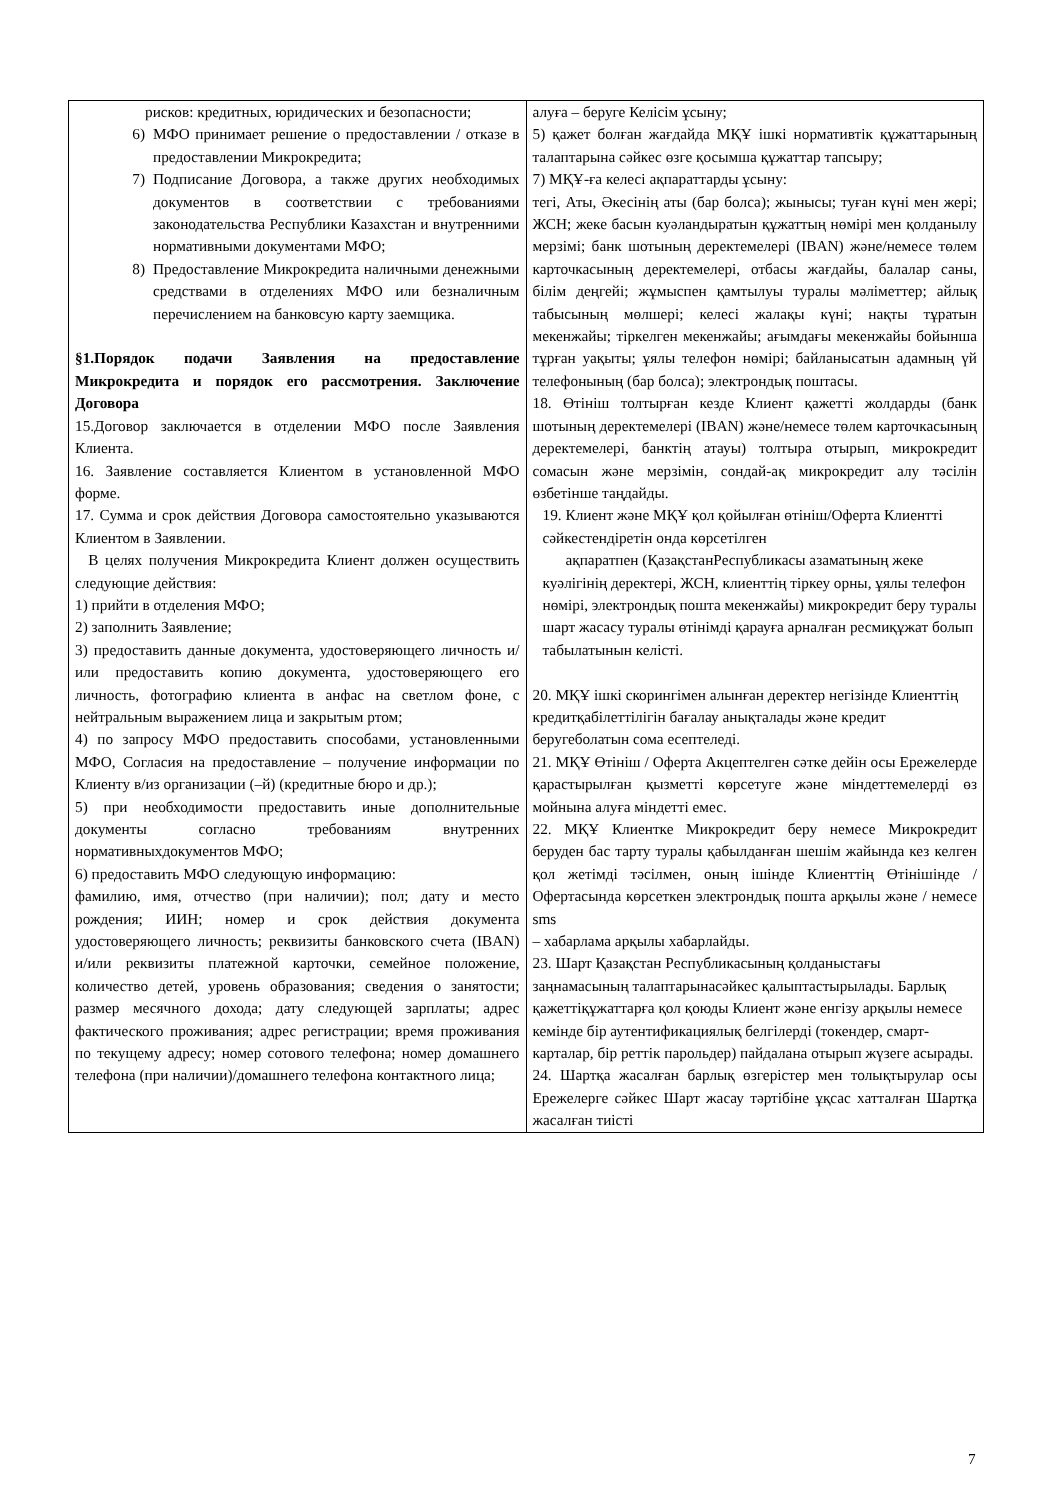| рисков: кредитных, юридических и безопасности; 6) МФО принимает решение о предоставлении / отказе в предоставлении Микрокредита; 7) Подписание Договора, а также других необходимых документов в соответствии с требованиями законодательства Республики Казахстан и внутренними нормативными документами МФО; 8) Предоставление Микрокредита наличными денежными средствами в отделениях МФО или безналичным перечислением на банковсую карту заемщика. §1.Порядок подачи Заявления на предоставление Микрокредита и порядок его рассмотрения. Заключение Договора 15.Договор заключается в отделении МФО после Заявления Клиента. 16. Заявление составляется Клиентом в установленной МФО форме. 17. Сумма и срок действия Договора самостоятельно указываются Клиентом в Заявлении. В целях получения Микрокредита Клиент должен осуществить следующие действия: 1) прийти в отделения МФО; 2) заполнить Заявление; 3) предоставить данные документа, удостоверяющего личность и/или предоставить копию документа, удостоверяющего его личность, фотографию клиента в анфас на светлом фоне, с нейтральным выражением лица и закрытым ртом; 4) по запросу МФО предоставить способами, установленными МФО, Согласия на предоставление – получение информации по Клиенту в/из организации (–й) (кредитные бюро и др.); 5) при необходимости предоставить иные дополнительные документы согласно требованиям внутренних нормативныхдокументов МФО; 6) предоставить МФО следующую информацию: фамилию, имя, отчество (при наличии); пол; дату и место рождения; ИИН; номер и срок действия документа удостоверяющего личность; реквизиты банковского счета (IBAN) и/или реквизиты платежной карточки, семейное положение, количество детей, уровень образования; сведения о занятости; размер месячного дохода; дату следующей зарплаты; адрес фактического проживания; адрес регистрации; время проживания по текущему адресу; номер сотового телефона; номер домашнего телефона (при наличии)/домашнего телефона контактного лица; | алуға – беруге Келісім ұсыну; 5) қажет болған жағдайда МҚҰ ішкі нормативтік құжаттарының талаптарына сәйкес өзге қосымша құжаттар тапсыру; 7) МҚҰ-ға келесі ақпараттарды ұсыну: тегі, Аты, Әкесінің аты (бар болса); жынысы; туған күні мен жері; ЖСН; жеке басын куәландыратын құжаттың нөмірі мен қолданылу мерзімі; банк шотының деректемелері (IBAN) және/немесе төлем карточкасының деректемелері, отбасы жағдайы, балалар саны, білім деңгейі; жұмыспен қамтылуы туралы мәліметтер; айлық табысының мөлшері; келесі жалақы күні; нақты тұратын мекенжайы; тіркелген мекенжайы; ағымдағы мекенжайы бойынша тұрған уақыты; ұялы телефон нөмірі; байланысатын адамның үй телефонының (бар болса); электрондық поштасы. 18. Өтініш толтырған кезде Клиент қажетті жолдарды (банк шотының деректемелері (IBAN) және/немесе төлем карточкасының деректемелері, банктің атауы) толтыра отырып, микрокредит сомасын және мерзімін, сондай-ақ микрокредит алу тәсілін өзбетінше таңдайды. 19. Клиент және МҚҰ қол қойылған өтініш/Оферта Клиентті сәйкестендіретін онда көрсетілген ақпаратпен (ҚазақстанРеспубликасы азаматының жеке куәлігінің деректері, ЖСН, клиенттің тіркеу орны, ұялы телефон нөмірі, электрондық пошта мекенжайы) микрокредит беру туралы шарт жасасу туралы өтінімді қарауға арналған ресмиқұжат болып табылатынын келісті. 20. МҚҰ ішкі скорингімен алынған деректер негізінде Клиенттің кредитқабілеттілігін бағалау анықталады және кредит беругеболатын сома есептеледі. 21. МҚҰ Өтініш / Оферта Акцептелген сәтке дейін осы Ережелерде қарастырылған қызметті көрсетуге және міндеттемелерді өз мойнына алуға міндетті емес. 22. МҚҰ Клиентке Микрокредит беру немесе Микрокредит беруден бас тарту туралы қабылданған шешім жайында кез келген қол жетімді тәсілмен, оның ішінде Клиенттің Өтінішінде / Офертасында көрсеткен электрондық пошта арқылы және / немесе sms – хабарлама арқылы хабарлайды. 23. Шарт Қазақстан Республикасының қолданыстағы заңнамасының талаптарынасәйкес қалыптастырылады. Барлық қажеттіқұжаттарға қол қоюды Клиент және енгізу арқылы немесе кемінде бір аутентификациялық белгілерді (токендер, смарт-карталар, бір реттік парольдер) пайдалана отырып жүзеге асырады. 24. Шартқа жасалған барлық өзгерістер мен толықтырулар осы Ережелерге сәйкес Шарт жасау тәртібіне ұқсас хатталған Шартқа жасалған тиісті |
7